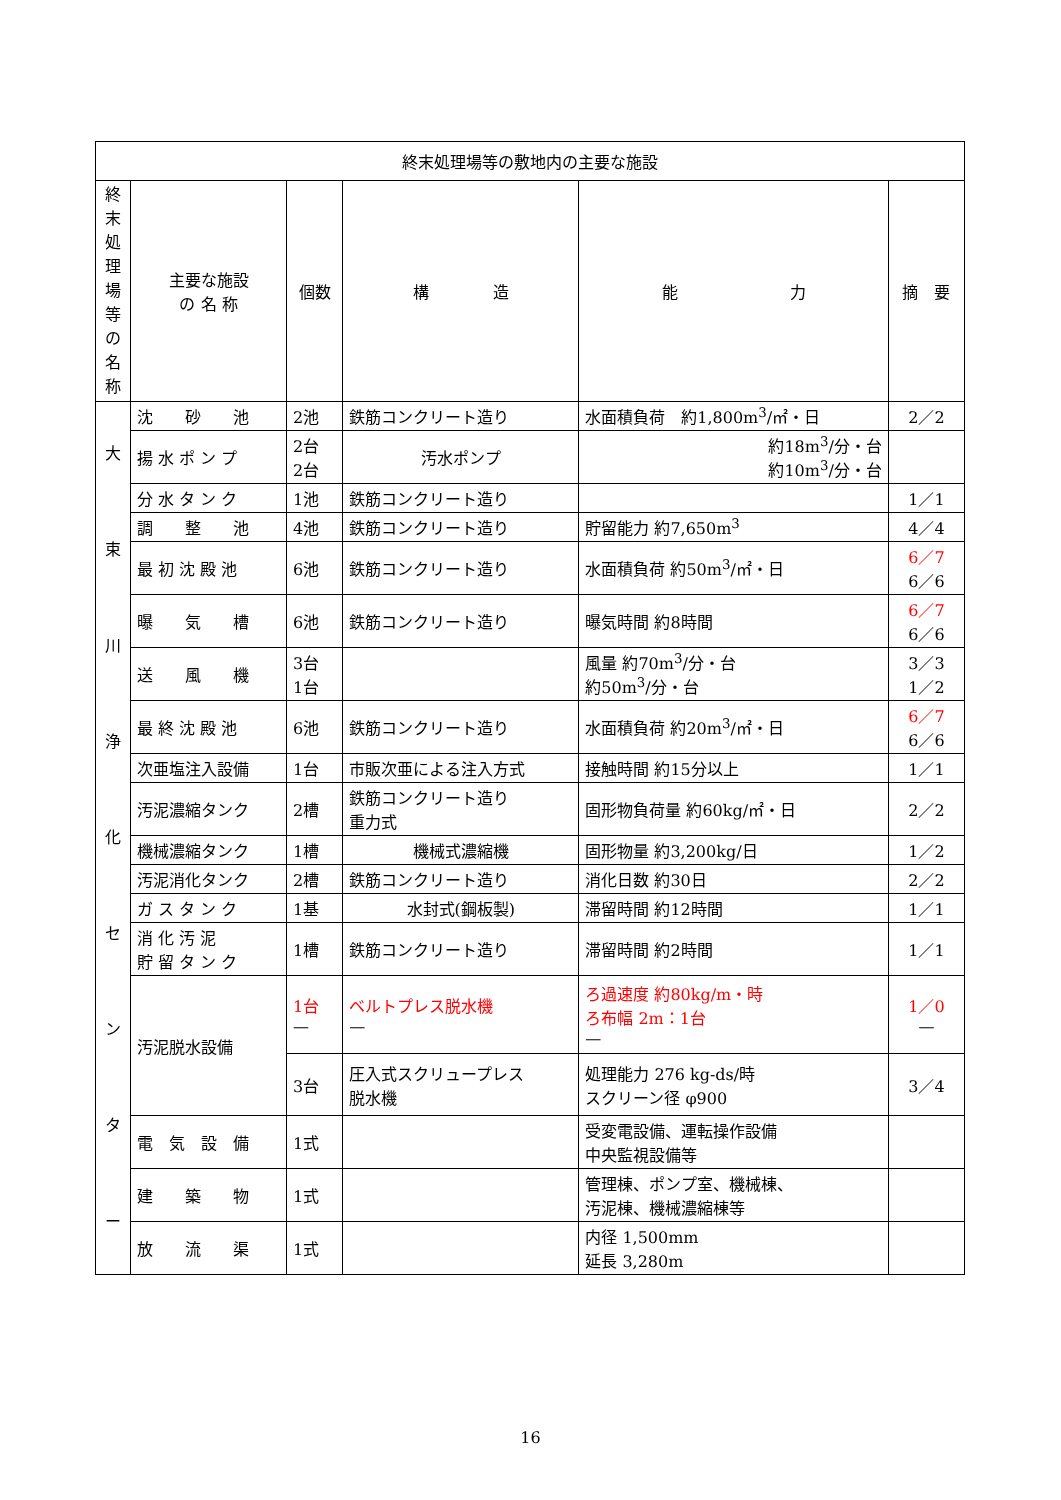| 終末処理場等の敷地内の主要な施設 | | | | | |
| --- | --- | --- | --- | --- | --- |
| 終 末 処 理 場 等 の 名 称 | 主要な施設 の 名 称 | 個数 | 構 造 | 能 力 | 摘 要 |
| 大 束 川 浄 化 セ ン タ ー | 沈 砂 池 | 2池 | 鉄筋コンクリート造り | 水面積負荷 約1,800m<sup>3</sup>/㎡・日 | 2／2 |
| | 揚 水 ポ ン プ | 2台 2台 | 汚水ポンプ | 約18m<sup>3</sup>/分・台 約10m<sup>3</sup>/分・台 | |
| | 分 水 タ ン ク | 1池 | 鉄筋コンクリート造り | | 1／1 |
| | 調 整 池 | 4池 | 鉄筋コンクリート造り | 貯留能力 約7,650m<sup>3</sup> | 4／4 |
| | 最 初 沈 殿 池 | 6池 | 鉄筋コンクリート造り | 水面積負荷 約50m<sup>3</sup>/㎡・日 | 6／7 6／6 |
| | 曝 気 槽 | 6池 | 鉄筋コンクリート造り | 曝気時間 約8時間 | 6／7 6／6 |
| | 送 風 機 | 3台 1台 | | 風量 約70m<sup>3</sup>/分・台 約50m<sup>3</sup>/分・台 | 3／3 1／2 |
| | 最 終 沈 殿 池 | 6池 | 鉄筋コンクリート造り | 水面積負荷 約20m<sup>3</sup>/㎡・日 | 6／7 6／6 |
| | 次亜塩注入設備 | 1台 | 市販次亜による注入方式 | 接触時間 約15分以上 | 1／1 |
| | 汚泥濃縮タンク | 2槽 | 鉄筋コンクリート造り 重力式 | 固形物負荷量 約60kg/㎡・日 | 2／2 |
| | 機械濃縮タンク | 1槽 | 機械式濃縮機 | 固形物量 約3,200kg/日 | 1／2 |
| | 汚泥消化タンク | 2槽 | 鉄筋コンクリート造り | 消化日数 約30日 | 2／2 |
| | ガ ス タ ン ク | 1基 | 水封式(鋼板製) | 滞留時間 約12時間 | 1／1 |
| | 消 化 汚 泥 貯 留 タ ン ク | 1槽 | 鉄筋コンクリート造り | 滞留時間 約2時間 | 1／1 |
| | 汚泥脱水設備 | 1台 — | ベルトプレス脱水機 — | ろ過速度 約80kg/m・時 ろ布幅 2m：1台 — | 1／0 — |
| | | 3台 | 圧入式スクリュープレス 脱水機 | 処理能力 276 kg-ds/時 スクリーン径 φ900 | 3／4 |
| | 電 気 設 備 | 1式 | | 受変電設備、運転操作設備 中央監視設備等 | |
| | 建 築 物 | 1式 | | 管理棟、ポンプ室、機械棟、 汚泥棟、機械濃縮棟等 | |
| | 放 流 渠 | 1式 | | 内径 1,500mm 延長 3,280m | |
16